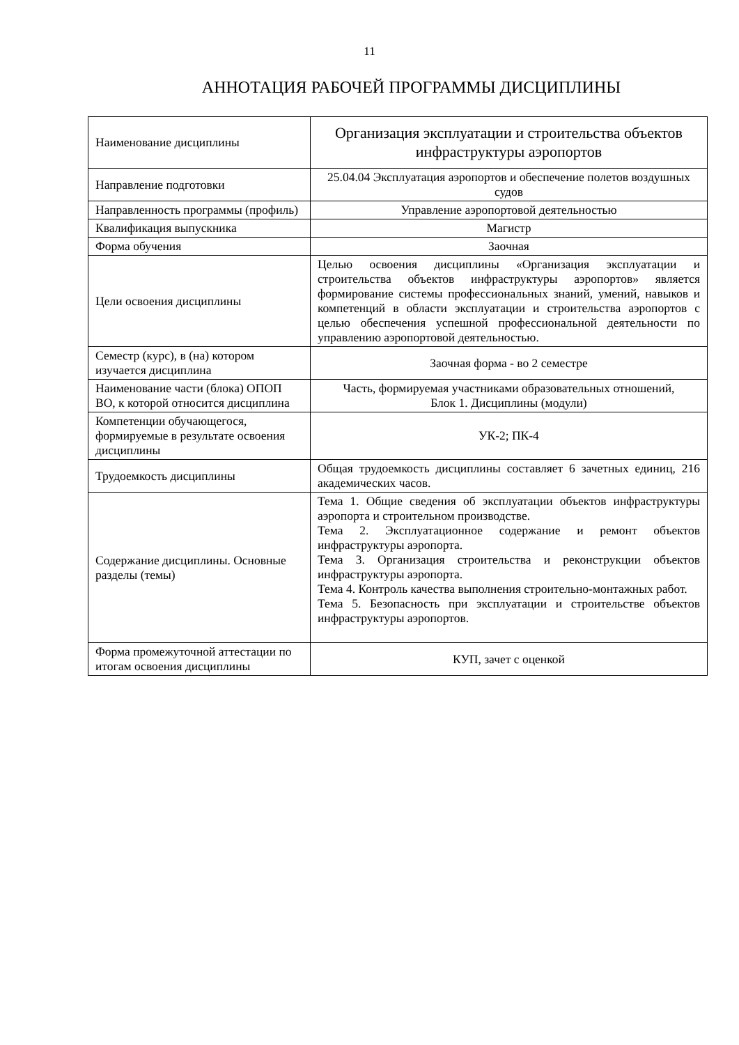11
АННОТАЦИЯ РАБОЧЕЙ ПРОГРАММЫ ДИСЦИПЛИНЫ
| Наименование дисциплины | Организация эксплуатации и строительства объектов инфраструктуры аэропортов |
| Направление подготовки | 25.04.04 Эксплуатация аэропортов и обеспечение полетов воздушных судов |
| Направленность программы (профиль) | Управление аэропортовой деятельностью |
| Квалификация выпускника | Магистр |
| Форма обучения | Заочная |
| Цели освоения дисциплины | Целью освоения дисциплины «Организация эксплуатации и строительства объектов инфраструктуры аэропортов» является формирование системы профессиональных знаний, умений, навыков и компетенций в области эксплуатации и строительства аэропортов с целью обеспечения успешной профессиональной деятельности по управлению аэропортовой деятельностью. |
| Семестр (курс), в (на) котором изучается дисциплина | Заочная форма - во 2 семестре |
| Наименование части (блока) ОПОП ВО, к которой относится дисциплина | Часть, формируемая участниками образовательных отношений, Блок 1. Дисциплины (модули) |
| Компетенции обучающегося, формируемые в результате освоения дисциплины | УК-2; ПК-4 |
| Трудоемкость дисциплины | Общая трудоемкость дисциплины составляет 6 зачетных единиц, 216 академических часов. |
| Содержание дисциплины. Основные разделы (темы) | Тема 1. Общие сведения об эксплуатации объектов инфраструктуры аэропорта и строительном производстве. Тема 2. Эксплуатационное содержание и ремонт объектов инфраструктуры аэропорта. Тема 3. Организация строительства и реконструкции объектов инфраструктуры аэропорта. Тема 4. Контроль качества выполнения строительно-монтажных работ. Тема 5. Безопасность при эксплуатации и строительстве объектов инфраструктуры аэропортов. |
| Форма промежуточной аттестации по итогам освоения дисциплины | КУП, зачет с оценкой |